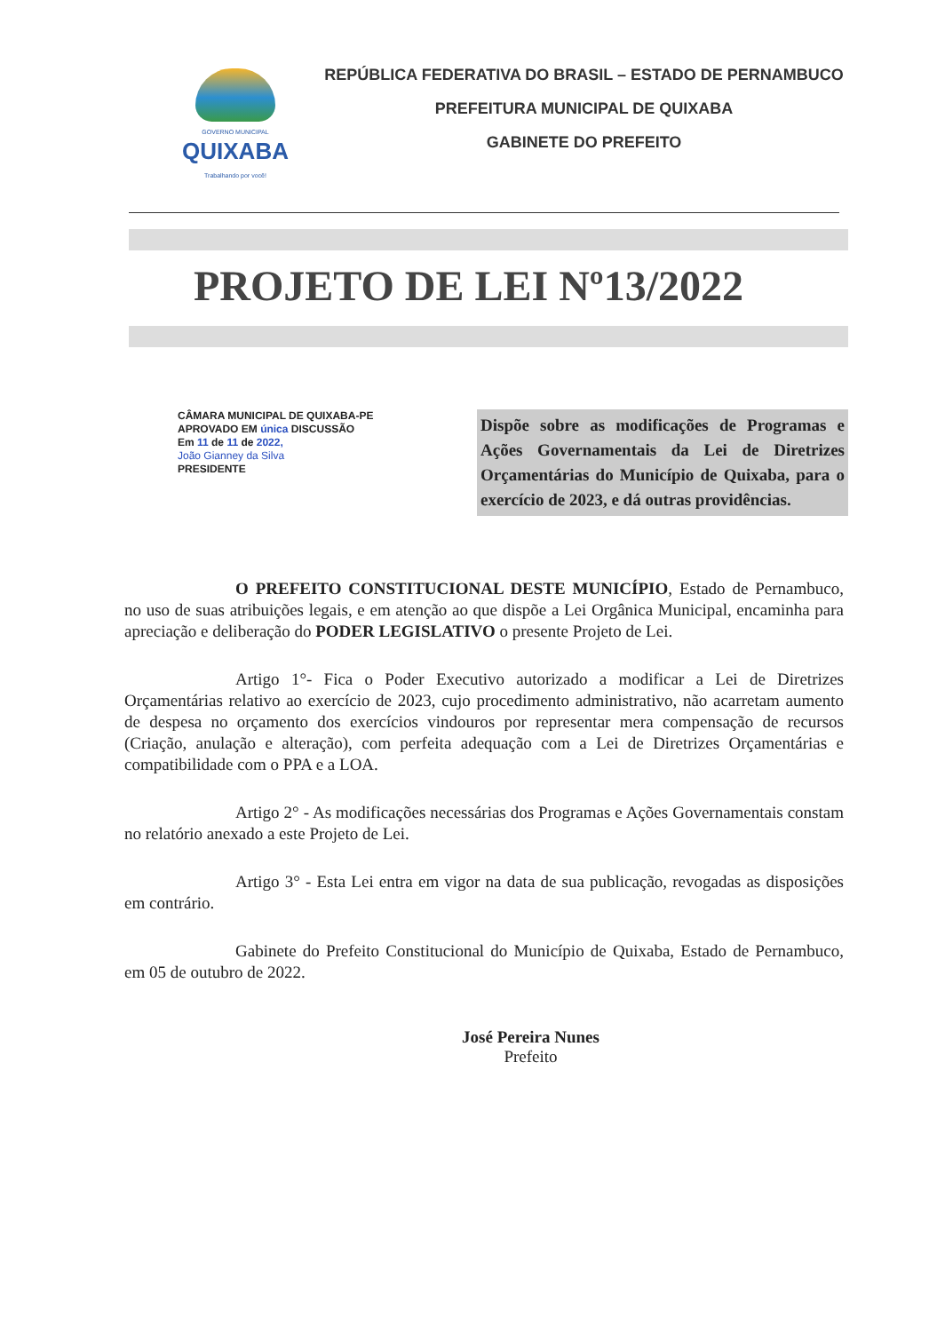GOVERNO MUNICIPAL
QUIXABA
Trabalhando por você!
REPÚBLICA FEDERATIVA DO BRASIL – ESTADO DE PERNAMBUCO
PREFEITURA MUNICIPAL DE QUIXABA
GABINETE DO PREFEITO
PROJETO DE LEI Nº13/2022
CÂMARA MUNICIPAL DE QUIXABA-PE
APROVADO EM única DISCUSSÃO
Em 11 de 11 de 2022,
João Gianney da Silva
PRESIDENTE
Dispõe sobre as modificações de Programas e Ações Governamentais da Lei de Diretrizes Orçamentárias do Município de Quixaba, para o exercício de 2023, e dá outras providências.
O PREFEITO CONSTITUCIONAL DESTE MUNICÍPIO, Estado de Pernambuco, no uso de suas atribuições legais, e em atenção ao que dispõe a Lei Orgânica Municipal, encaminha para apreciação e deliberação do PODER LEGISLATIVO o presente Projeto de Lei.
Artigo 1°- Fica o Poder Executivo autorizado a modificar a Lei de Diretrizes Orçamentárias relativo ao exercício de 2023, cujo procedimento administrativo, não acarretam aumento de despesa no orçamento dos exercícios vindouros por representar mera compensação de recursos (Criação, anulação e alteração), com perfeita adequação com a Lei de Diretrizes Orçamentárias e compatibilidade com o PPA e a LOA.
Artigo 2° - As modificações necessárias dos Programas e Ações Governamentais constam no relatório anexado a este Projeto de Lei.
Artigo 3° - Esta Lei entra em vigor na data de sua publicação, revogadas as disposições em contrário.
Gabinete do Prefeito Constitucional do Município de Quixaba, Estado de Pernambuco, em 05 de outubro de 2022.
José Pereira Nunes
Prefeito